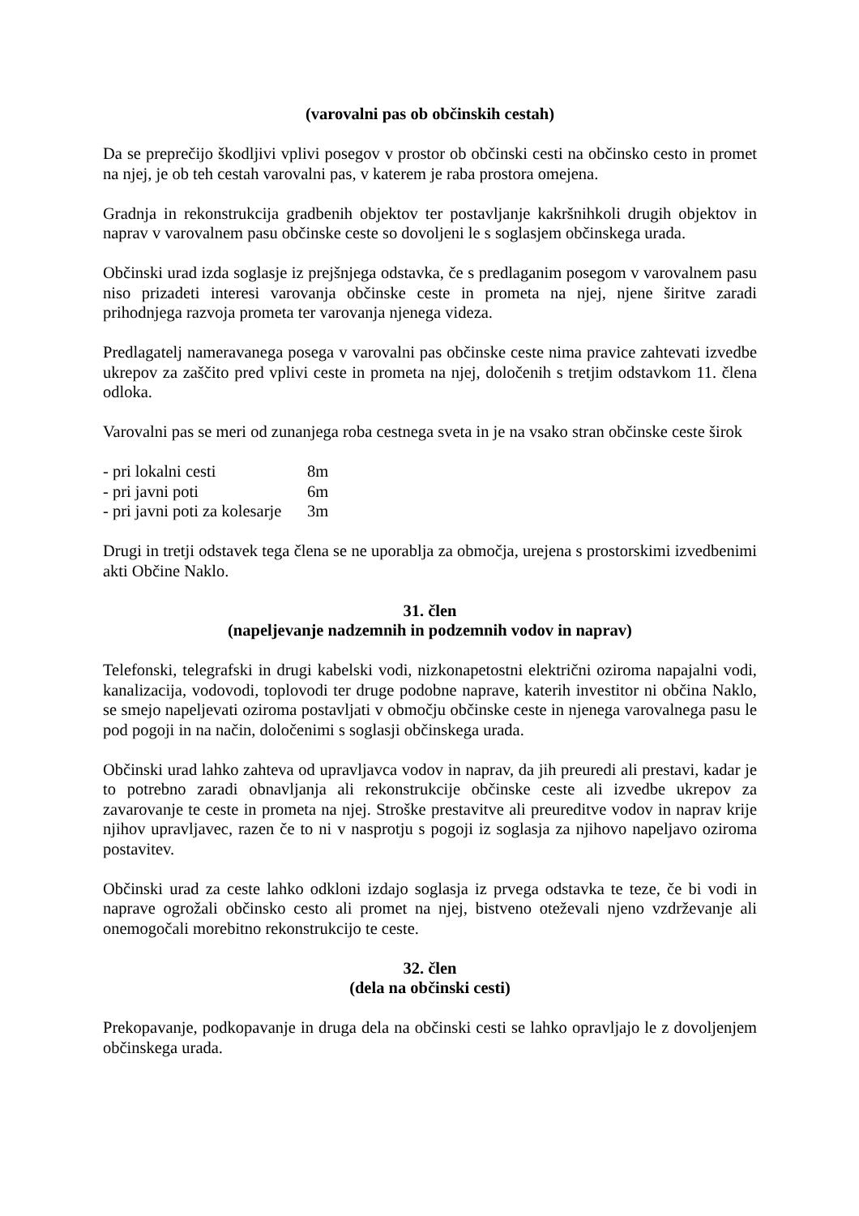(varovalni pas ob občinskih cestah)
Da se preprečijo škodljivi vplivi posegov v prostor ob občinski cesti na občinsko cesto in promet na njej, je ob teh cestah varovalni pas, v katerem je raba prostora omejena.
Gradnja in rekonstrukcija gradbenih objektov ter postavljanje kakršnihkoli drugih objektov in naprav v varovalnem pasu občinske ceste so dovoljeni le s soglasjem občinskega urada.
Občinski urad izda soglasje iz prejšnjega odstavka, če s predlaganim posegom v varovalnem pasu niso prizadeti interesi varovanja občinske ceste in prometa na njej, njene širitve zaradi prihodnjega razvoja prometa ter varovanja njenega videza.
Predlagatelj nameravanega posega v varovalni pas občinske ceste nima pravice zahtevati izvedbe ukrepov za zaščito pred vplivi ceste in prometa na njej, določenih s tretjim odstavkom 11. člena odloka.
Varovalni pas se meri od zunanjega roba cestnega sveta in je na vsako stran občinske ceste širok
| - pri lokalni cesti | 8m |
| - pri javni poti | 6m |
| - pri javni poti za kolesarje | 3m |
Drugi in tretji odstavek tega člena se ne uporablja za območja, urejena s prostorskimi izvedbenimi akti Občine Naklo.
31. člen
(napeljevanje nadzemnih in podzemnih vodov in naprav)
Telefonski, telegrafski in drugi kabelski vodi, nizkonapetostni električni oziroma napajalni vodi, kanalizacija, vodovodi, toplovodi ter druge podobne naprave, katerih investitor ni občina Naklo, se smejo napeljevati oziroma postavljati v območju občinske ceste in njenega varovalnega pasu le pod pogoji in na način, določenimi s soglasji občinskega urada.
Občinski urad lahko zahteva od upravljavca vodov in naprav, da jih preuredi ali prestavi, kadar je to potrebno zaradi obnavljanja ali rekonstrukcije občinske ceste ali izvedbe ukrepov za zavarovanje te ceste in prometa na njej. Stroške prestavitve ali preureditve vodov in naprav krije njihov upravljavec, razen če to ni v nasprotju s pogoji iz soglasja za njihovo napeljavo oziroma postavitev.
Občinski urad za ceste lahko odkloni izdajo soglasja iz prvega odstavka te teze, če bi vodi in naprave ogrožali občinsko cesto ali promet na njej, bistveno oteževali njeno vzdrževanje ali onemogočali morebitno rekonstrukcijo te ceste.
32. člen
(dela na občinski cesti)
Prekopavanje, podkopavanje in druga dela na občinski cesti se lahko opravljajo le z dovoljenjem občinskega urada.